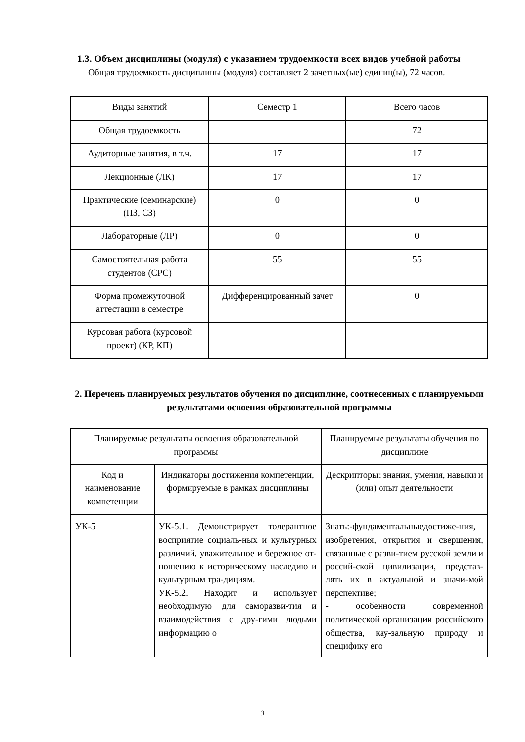1.3. Объем дисциплины (модуля) с указанием трудоемкости всех видов учебной работы
Общая трудоемкость дисциплины (модуля) составляет 2 зачетных(ые) единиц(ы), 72 часов.
| Виды занятий | Семестр 1 | Всего часов |
| --- | --- | --- |
| Общая трудоемкость | | 72 |
| Аудиторные занятия, в т.ч. | 17 | 17 |
| Лекционные (ЛК) | 17 | 17 |
| Практические (семинарские) (ПЗ, СЗ) | 0 | 0 |
| Лабораторные (ЛР) | 0 | 0 |
| Самостоятельная работа студентов (СРС) | 55 | 55 |
| Форма промежуточной аттестации в семестре | Дифференцированный зачет | 0 |
| Курсовая работа (курсовой проект) (КР, КП) | | |
2. Перечень планируемых результатов обучения по дисциплине, соотнесенных с планируемыми результатами освоения образовательной программы
| Планируемые результаты освоения образовательной программы | | Планируемые результаты обучения по дисциплине |
| --- | --- | --- |
| Код и наименование компетенции | Индикаторы достижения компетенции, формируемые в рамках дисциплины | Дескрипторы: знания, умения, навыки и (или) опыт деятельности |
| УК-5 | УК-5.1. Демонстрирует толерантное восприятие социаль-ных и культурных различий, уважительное и бережное от-ношению к историческому наследию и культурным тра-дициям. УК-5.2. Находит и использует необходимую для саморазви-тия и взаимодействия с дру-гими людьми информацию о | Знать:-фундаментальныедостиже-ния, изобретения, открытия и свершения, связанные с разви-тием русской земли и россий-ской цивилизации, представ-лять их в актуальной и значи-мой перспективе; - особенности современной политической организации российского общества, кау-зальную природу и специфику его |
3